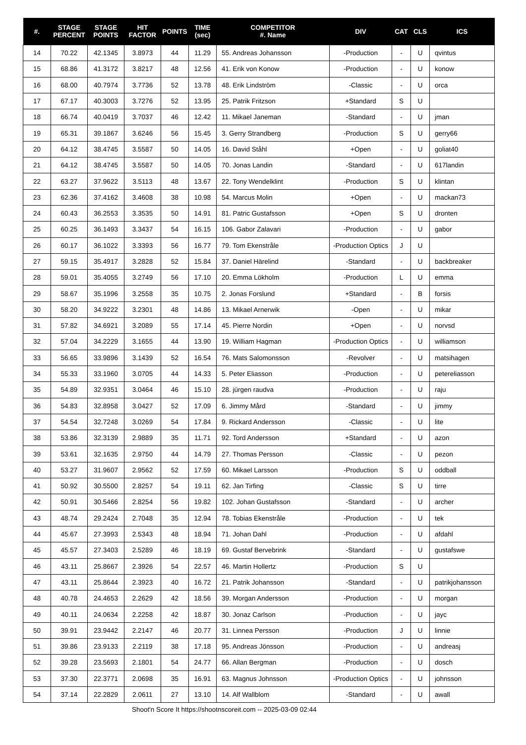| #. | STAGE PERCENT | STAGE POINTS | HIT FACTOR | POINTS | TIME (sec) | COMPETITOR #. Name | DIV | CAT | CLS | ICS |
| --- | --- | --- | --- | --- | --- | --- | --- | --- | --- | --- |
| 14 | 70.22 | 42.1345 | 3.8973 | 44 | 11.29 | 55. Andreas Johansson | -Production | - | U | qvintus |
| 15 | 68.86 | 41.3172 | 3.8217 | 48 | 12.56 | 41. Erik von Konow | -Production | - | U | konow |
| 16 | 68.00 | 40.7974 | 3.7736 | 52 | 13.78 | 48. Erik Lindström | -Classic | - | U | orca |
| 17 | 67.17 | 40.3003 | 3.7276 | 52 | 13.95 | 25. Patrik Fritzson | +Standard | S | U | |
| 18 | 66.74 | 40.0419 | 3.7037 | 46 | 12.42 | 11. Mikael Janeman | -Standard | - | U | jman |
| 19 | 65.31 | 39.1867 | 3.6246 | 56 | 15.45 | 3. Gerry Strandberg | -Production | S | U | gerry66 |
| 20 | 64.12 | 38.4745 | 3.5587 | 50 | 14.05 | 16. David Ståhl | +Open | - | U | goliat40 |
| 21 | 64.12 | 38.4745 | 3.5587 | 50 | 14.05 | 70. Jonas Landin | -Standard | - | U | 617landin |
| 22 | 63.27 | 37.9622 | 3.5113 | 48 | 13.67 | 22. Tony Wendelklint | -Production | S | U | klintan |
| 23 | 62.36 | 37.4162 | 3.4608 | 38 | 10.98 | 54. Marcus Molin | +Open | - | U | mackan73 |
| 24 | 60.43 | 36.2553 | 3.3535 | 50 | 14.91 | 81. Patric Gustafsson | +Open | S | U | dronten |
| 25 | 60.25 | 36.1493 | 3.3437 | 54 | 16.15 | 106. Gabor Zalavari | -Production | - | U | gabor |
| 26 | 60.17 | 36.1022 | 3.3393 | 56 | 16.77 | 79. Tom Ekenstråle | -Production Optics | J | U | |
| 27 | 59.15 | 35.4917 | 3.2828 | 52 | 15.84 | 37. Daniel Härelind | -Standard | - | U | backbreaker |
| 28 | 59.01 | 35.4055 | 3.2749 | 56 | 17.10 | 20. Emma Lökholm | -Production | L | U | emma |
| 29 | 58.67 | 35.1996 | 3.2558 | 35 | 10.75 | 2. Jonas Forslund | +Standard | - | B | forsis |
| 30 | 58.20 | 34.9222 | 3.2301 | 48 | 14.86 | 13. Mikael Arnerwik | -Open | - | U | mikar |
| 31 | 57.82 | 34.6921 | 3.2089 | 55 | 17.14 | 45. Pierre Nordin | +Open | - | U | norvsd |
| 32 | 57.04 | 34.2229 | 3.1655 | 44 | 13.90 | 19. William Hagman | -Production Optics | - | U | williamson |
| 33 | 56.65 | 33.9896 | 3.1439 | 52 | 16.54 | 76. Mats Salomonsson | -Revolver | - | U | matsihagen |
| 34 | 55.33 | 33.1960 | 3.0705 | 44 | 14.33 | 5. Peter Eliasson | -Production | - | U | petereliasson |
| 35 | 54.89 | 32.9351 | 3.0464 | 46 | 15.10 | 28. jürgen raudva | -Production | - | U | raju |
| 36 | 54.83 | 32.8958 | 3.0427 | 52 | 17.09 | 6. Jimmy Mård | -Standard | - | U | jimmy |
| 37 | 54.54 | 32.7248 | 3.0269 | 54 | 17.84 | 9. Rickard Andersson | -Classic | - | U | lite |
| 38 | 53.86 | 32.3139 | 2.9889 | 35 | 11.71 | 92. Tord Andersson | +Standard | - | U | azon |
| 39 | 53.61 | 32.1635 | 2.9750 | 44 | 14.79 | 27. Thomas Persson | -Classic | - | U | pezon |
| 40 | 53.27 | 31.9607 | 2.9562 | 52 | 17.59 | 60. Mikael Larsson | -Production | S | U | oddball |
| 41 | 50.92 | 30.5500 | 2.8257 | 54 | 19.11 | 62. Jan Tirfing | -Classic | S | U | tirre |
| 42 | 50.91 | 30.5466 | 2.8254 | 56 | 19.82 | 102. Johan Gustafsson | -Standard | - | U | archer |
| 43 | 48.74 | 29.2424 | 2.7048 | 35 | 12.94 | 78. Tobias Ekenstråle | -Production | - | U | tek |
| 44 | 45.67 | 27.3993 | 2.5343 | 48 | 18.94 | 71. Johan Dahl | -Production | - | U | afdahl |
| 45 | 45.57 | 27.3403 | 2.5289 | 46 | 18.19 | 69. Gustaf Bervebrink | -Standard | - | U | gustafswe |
| 46 | 43.11 | 25.8667 | 2.3926 | 54 | 22.57 | 46. Martin Hollertz | -Production | S | U | |
| 47 | 43.11 | 25.8644 | 2.3923 | 40 | 16.72 | 21. Patrik Johansson | -Standard | - | U | patrikjohansson |
| 48 | 40.78 | 24.4653 | 2.2629 | 42 | 18.56 | 39. Morgan Andersson | -Production | - | U | morgan |
| 49 | 40.11 | 24.0634 | 2.2258 | 42 | 18.87 | 30. Jonaz Carlson | -Production | - | U | jayc |
| 50 | 39.91 | 23.9442 | 2.2147 | 46 | 20.77 | 31. Linnea Persson | -Production | J | U | linnie |
| 51 | 39.86 | 23.9133 | 2.2119 | 38 | 17.18 | 95. Andreas Jönsson | -Production | - | U | andreasj |
| 52 | 39.28 | 23.5693 | 2.1801 | 54 | 24.77 | 66. Allan Bergman | -Production | - | U | dosch |
| 53 | 37.30 | 22.3771 | 2.0698 | 35 | 16.91 | 63. Magnus Johnsson | -Production Optics | - | U | johnsson |
| 54 | 37.14 | 22.2829 | 2.0611 | 27 | 13.10 | 14. Alf Wallblom | -Standard | - | U | awall |
Shoot'n Score It https://shootnscoreit.com -- 2025-03-09 02:44